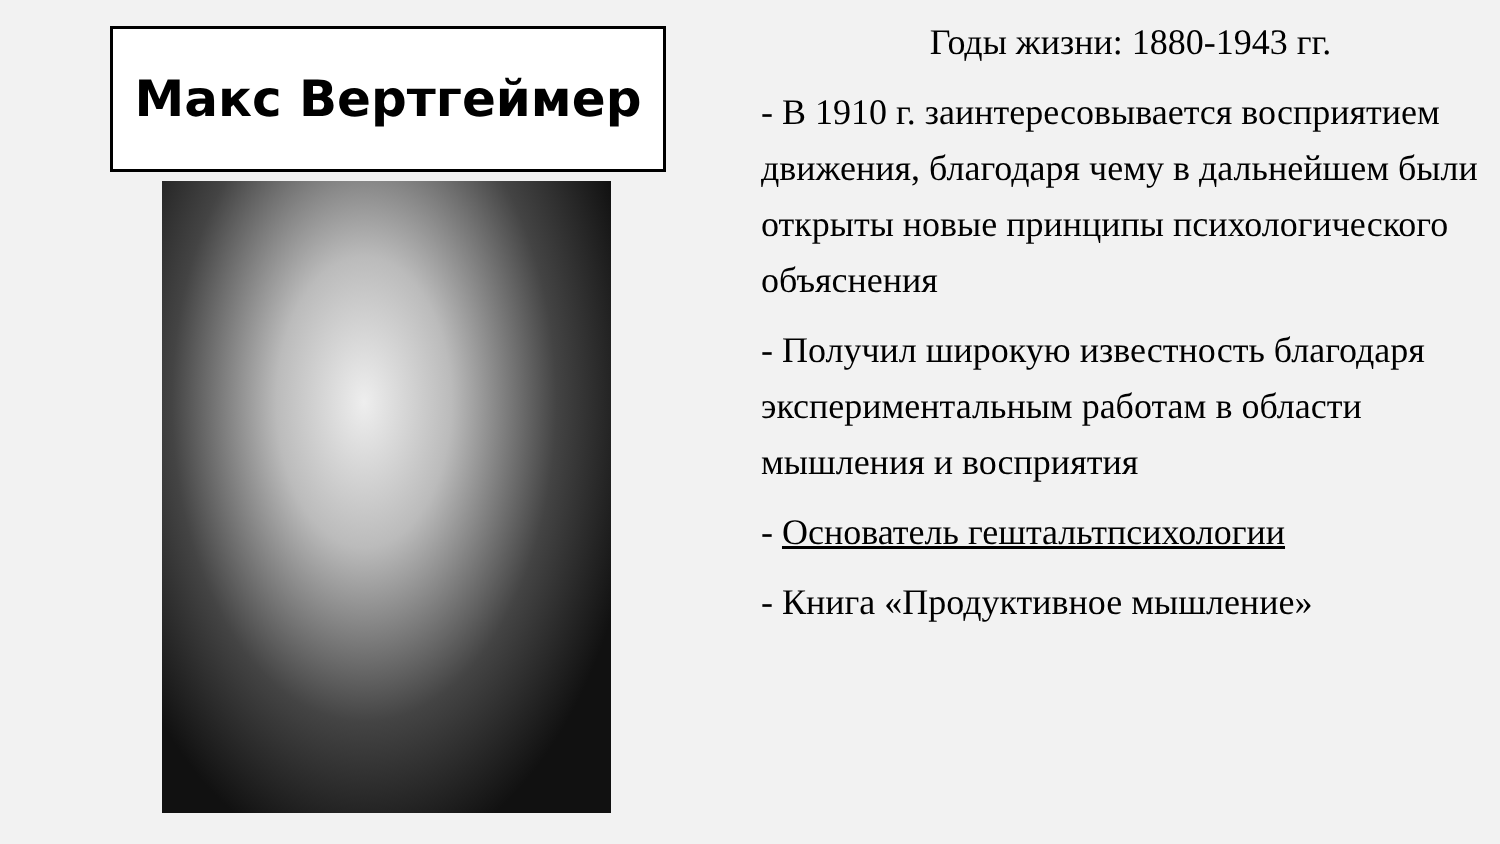Макс Вертгеймер
Годы жизни: 1880-1943 гг.
- В 1910 г. заинтересовывается восприятием движения, благодаря чему в дальнейшем были открыты новые принципы психологического объяснения
- Получил широкую известность благодаря экспериментальным работам в области мышления и восприятия
- Основатель гештальтпсихологии
- Книга «Продуктивное мышление»